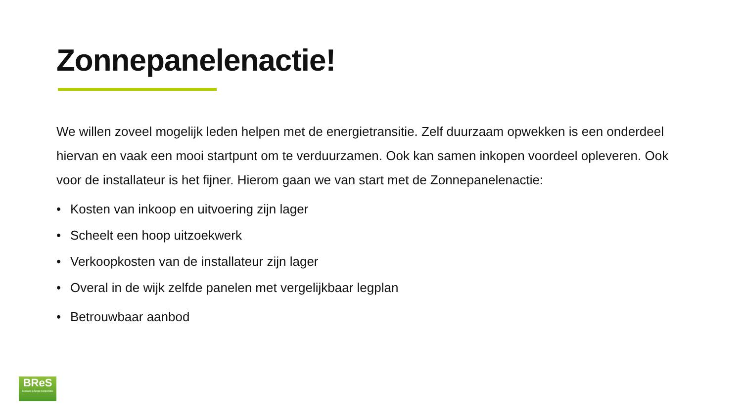Zonnepanelenactie!
We willen zoveel mogelijk leden helpen met de energietransitie. Zelf duurzaam opwekken is een onderdeel hiervan en vaak een mooi startpunt om te verduurzamen. Ook kan samen inkopen voordeel opleveren. Ook voor de installateur is het fijner. Hierom gaan we van start met de Zonnepanelenactie:
• Kosten van inkoop en uitvoering zijn lager
• Scheelt een hoop uitzoekwerk
• Verkoopkosten van de installateur zijn lager
• Overal in de wijk zelfde panelen met vergelijkbaar legplan
• Betrouwbaar aanbod
BReS
Bredase Energie Coöperatie